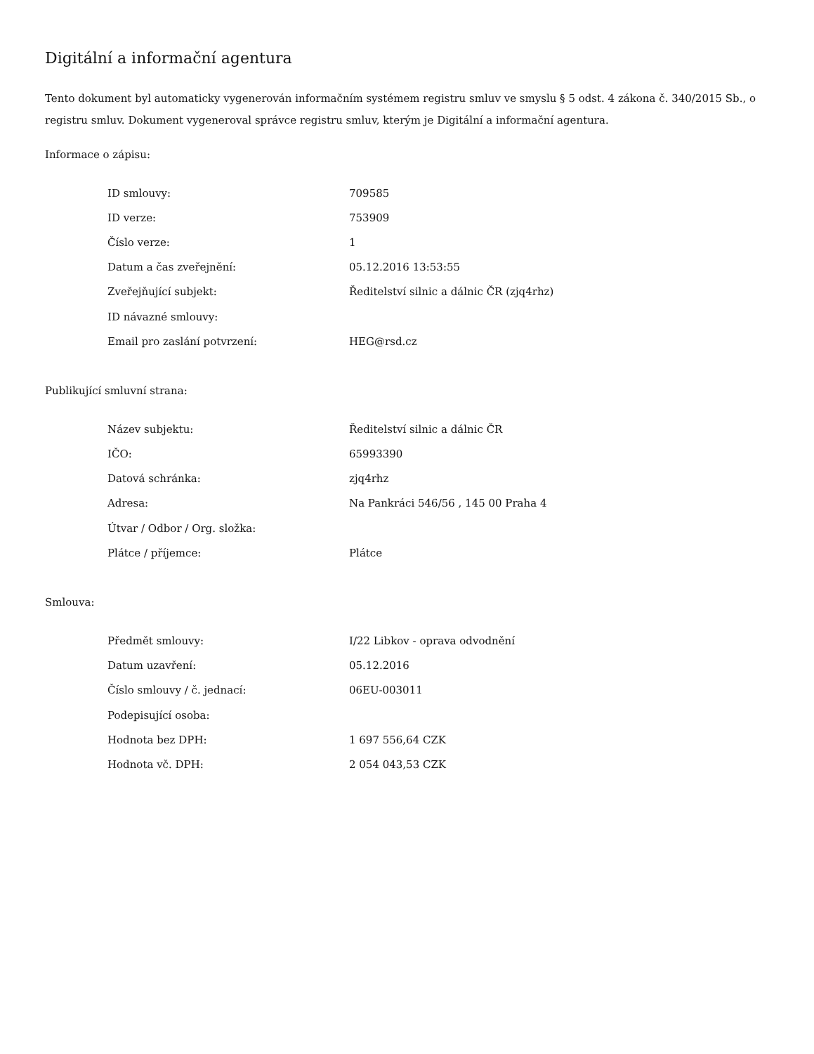Digitální a informační agentura
Tento dokument byl automaticky vygenerován informačním systémem registru smluv ve smyslu § 5 odst. 4 zákona č. 340/2015 Sb., o registru smluv. Dokument vygeneroval správce registru smluv, kterým je Digitální a informační agentura.
Informace o zápisu:
| ID smlouvy: | 709585 |
| ID verze: | 753909 |
| Číslo verze: | 1 |
| Datum a čas zveřejnění: | 05.12.2016 13:53:55 |
| Zveřejňující subjekt: | Ředitelství silnic a dálnic ČR (zjq4rhz) |
| ID návazné smlouvy: | |
| Email pro zaslání potvrzení: | HEG@rsd.cz |
Publikující smluvní strana:
| Název subjektu: | Ředitelství silnic a dálnic ČR |
| IČO: | 65993390 |
| Datová schránka: | zjq4rhz |
| Adresa: | Na Pankráci 546/56 , 145 00 Praha 4 |
| Útvar / Odbor / Org. složka: | |
| Plátce / příjemce: | Plátce |
Smlouva:
| Předmět smlouvy: | I/22 Libkov - oprava odvodnění |
| Datum uzavření: | 05.12.2016 |
| Číslo smlouvy / č. jednací: | 06EU-003011 |
| Podepisující osoba: | |
| Hodnota bez DPH: | 1 697 556,64 CZK |
| Hodnota vč. DPH: | 2 054 043,53 CZK |